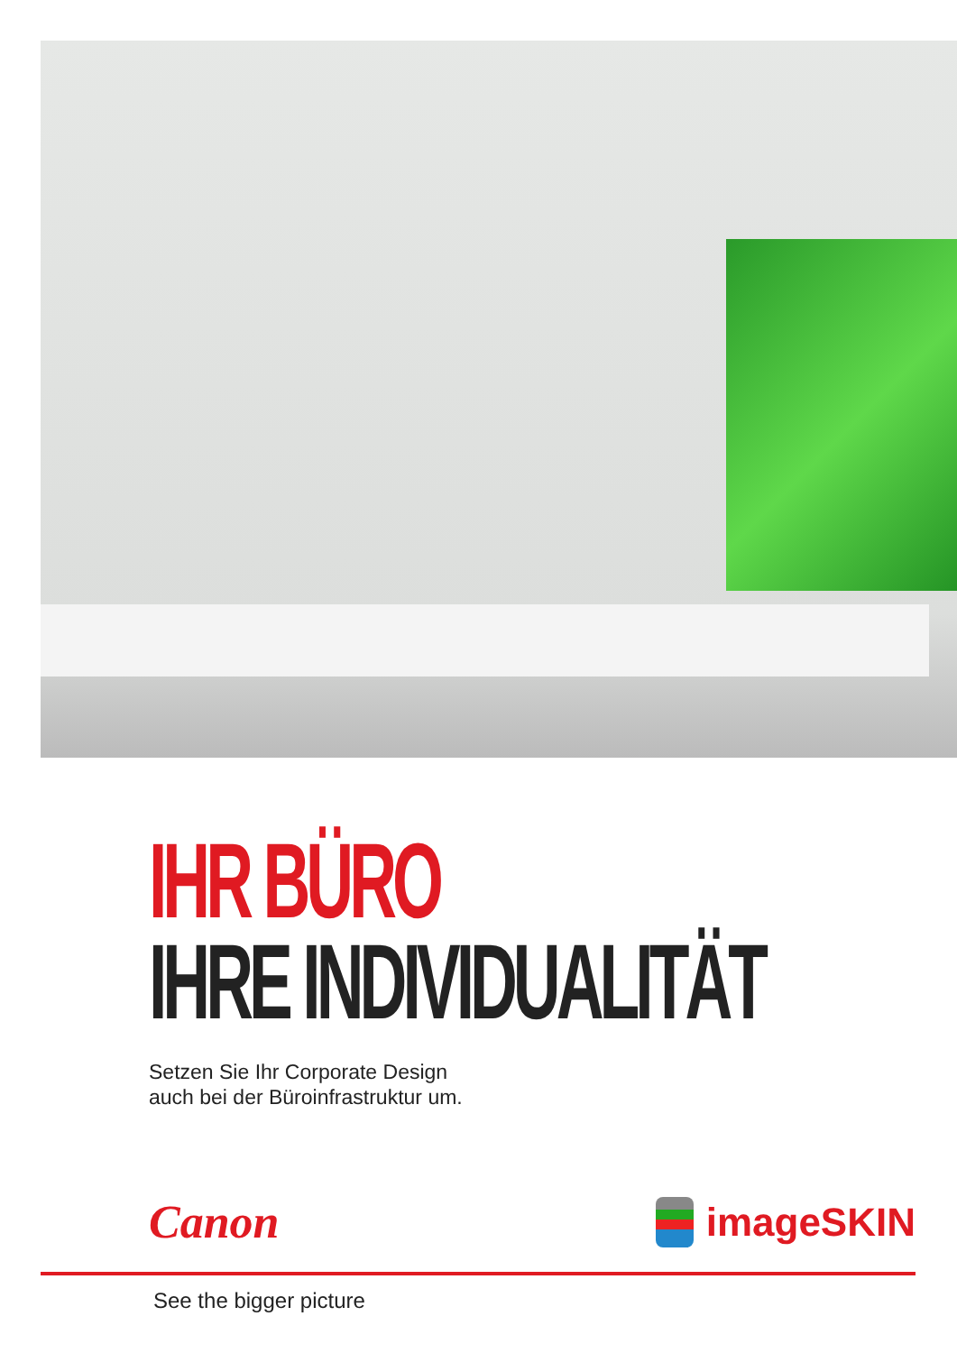IHR BÜRO
IHRE INDIVIDUALITÄT
Setzen Sie Ihr Corporate Design
auch bei der Büroinfrastruktur um.
Canon imageSKIN
See the bigger picture